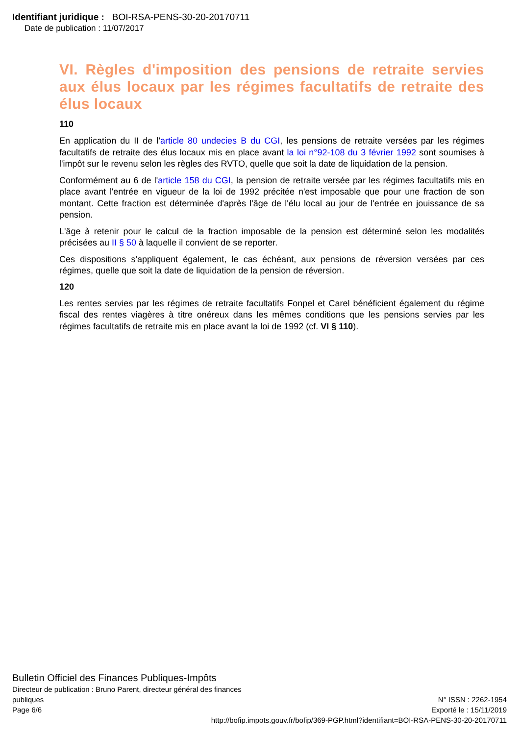Identifiant juridique : BOI-RSA-PENS-30-20-20170711
Date de publication : 11/07/2017
VI. Règles d'imposition des pensions de retraite servies aux élus locaux par les régimes facultatifs de retraite des élus locaux
110
En application du II de l'article 80 undecies B du CGI, les pensions de retraite versées par les régimes facultatifs de retraite des élus locaux mis en place avant la loi n°92-108 du 3 février 1992 sont soumises à l'impôt sur le revenu selon les règles des RVTO, quelle que soit la date de liquidation de la pension.
Conformément au 6 de l'article 158 du CGI, la pension de retraite versée par les régimes facultatifs mis en place avant l'entrée en vigueur de la loi de 1992 précitée n'est imposable que pour une fraction de son montant. Cette fraction est déterminée d'après l'âge de l'élu local au jour de l'entrée en jouissance de sa pension.
L'âge à retenir pour le calcul de la fraction imposable de la pension est déterminé selon les modalités précisées au II § 50 à laquelle il convient de se reporter.
Ces dispositions s'appliquent également, le cas échéant, aux pensions de réversion versées par ces régimes, quelle que soit la date de liquidation de la pension de réversion.
120
Les rentes servies par les régimes de retraite facultatifs Fonpel et Carel bénéficient également du régime fiscal des rentes viagères à titre onéreux dans les mêmes conditions que les pensions servies par les régimes facultatifs de retraite mis en place avant la loi de 1992 (cf. VI § 110).
Bulletin Officiel des Finances Publiques-Impôts
Directeur de publication : Bruno Parent, directeur général des finances
publiques N° ISSN : 2262-1954
Page 6/6 Exporté le : 15/11/2019
http://bofip.impots.gouv.fr/bofip/369-PGP.html?identifiant=BOI-RSA-PENS-30-20-20170711